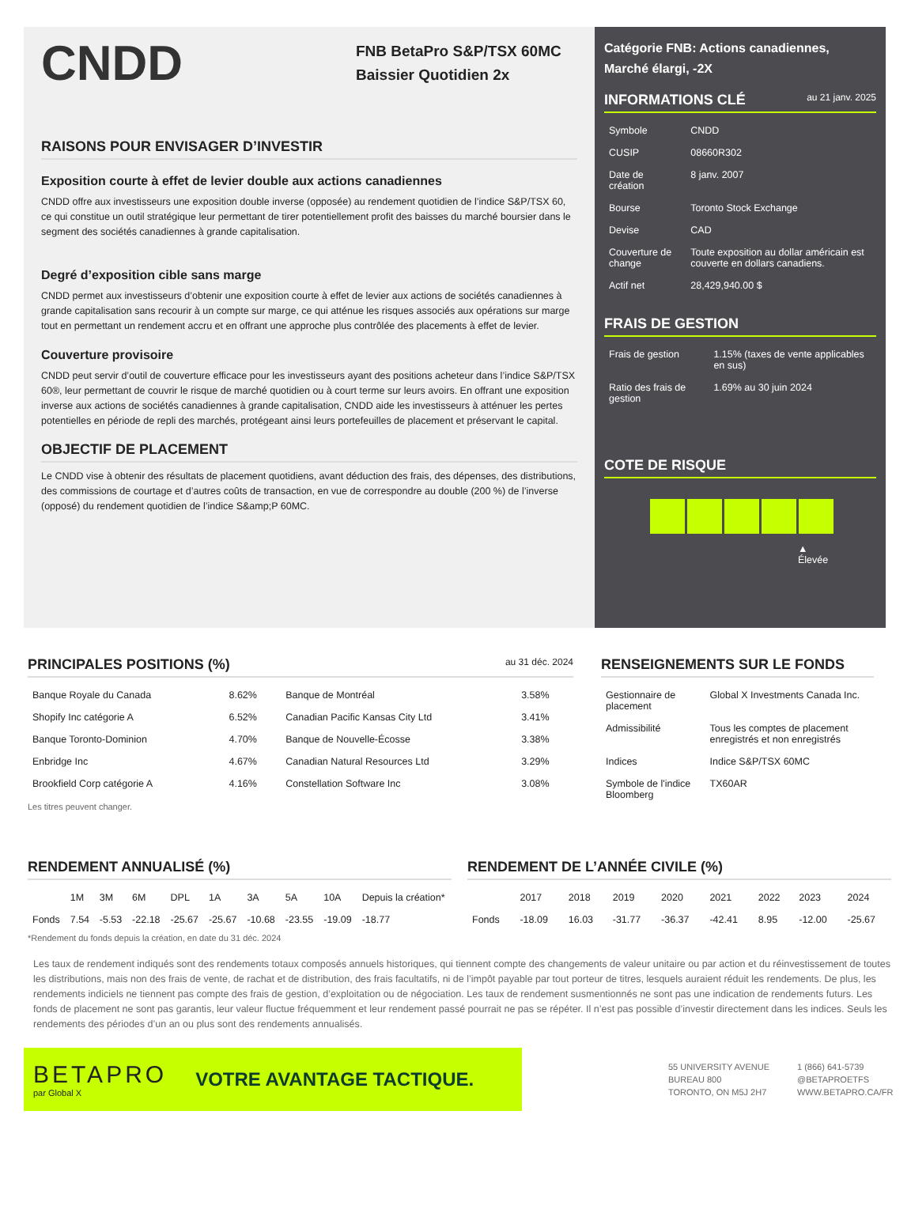CNDD
FNB BetaPro S&P/TSX 60MC Baissier Quotidien 2x
RAISONS POUR ENVISAGER D’INVESTIR
Exposition courte à effet de levier double aux actions canadiennes
CNDD offre aux investisseurs une exposition double inverse (opposée) au rendement quotidien de l’indice S&P/TSX 60, ce qui constitue un outil stratégique leur permettant de tirer potentiellement profit des baisses du marché boursier dans le segment des sociétés canadiennes à grande capitalisation.
Degré d’exposition cible sans marge
CNDD permet aux investisseurs d’obtenir une exposition courte à effet de levier aux actions de sociétés canadiennes à grande capitalisation sans recourir à un compte sur marge, ce qui atténue les risques associés aux opérations sur marge tout en permettant un rendement accru et en offrant une approche plus contrôlée des placements à effet de levier.
Couverture provisoire
CNDD peut servir d’outil de couverture efficace pour les investisseurs ayant des positions acheteur dans l’indice S&P/TSX 60®, leur permettant de couvrir le risque de marché quotidien ou à court terme sur leurs avoirs. En offrant une exposition inverse aux actions de sociétés canadiennes à grande capitalisation, CNDD aide les investisseurs à atténuer les pertes potentielles en période de repli des marchés, protégeant ainsi leurs portefeuilles de placement et préservant le capital.
OBJECTIF DE PLACEMENT
Le CNDD vise à obtenir des résultats de placement quotidiens, avant déduction des frais, des dépenses, des distributions, des commissions de courtage et d’autres coûts de transaction, en vue de correspondre au double (200 %) de l’inverse (opposé) du rendement quotidien de l’indice S&amp;P 60MC.
Catégorie FNB: Actions canadiennes, Marché élargi, -2X
INFORMATIONS CLÉ au 21 janv. 2025
| Symbole | CNDD |
| CUSIP | 08660R302 |
| Date de création | 8 janv. 2007 |
| Bourse | Toronto Stock Exchange |
| Devise | CAD |
| Couverture de change | Toute exposition au dollar américain est couverte en dollars canadiens. |
| Actif net | 28,429,940.00 $ |
FRAIS DE GESTION
| Frais de gestion | 1.15% (taxes de vente applicables en sus) |
| Ratio des frais de gestion | 1.69% au 30 juin 2024 |
COTE DE RISQUE
▲
Élevée
PRINCIPALES POSITIONS (%) au 31 déc. 2024
| Banque Royale du Canada | 8.62% | Banque de Montréal | 3.58% |
| Shopify Inc catégorie A | 6.52% | Canadian Pacific Kansas City Ltd | 3.41% |
| Banque Toronto-Dominion | 4.70% | Banque de Nouvelle-Écosse | 3.38% |
| Enbridge Inc | 4.67% | Canadian Natural Resources Ltd | 3.29% |
| Brookfield Corp catégorie A | 4.16% | Constellation Software Inc | 3.08% |
Les titres peuvent changer.
RENSEIGNEMENTS SUR LE FONDS
| Gestionnaire de placement | Global X Investments Canada Inc. |
| Admissibilité | Tous les comptes de placement enregistrés et non enregistrés |
| Indices | Indice S&P/TSX 60MC |
| Symbole de l'indice Bloomberg | TX60AR |
RENDEMENT ANNUALISÉ (%)
| | 1M | 3M | 6M | DPL | 1A | 3A | 5A | 10A | Depuis la création* |
| --- | --- | --- | --- | --- | --- | --- | --- | --- | --- |
| Fonds | 7.54 | -5.53 | -22.18 | -25.67 | -25.67 | -10.68 | -23.55 | -19.09 | -18.77 |
*Rendement du fonds depuis la création, en date du 31 déc. 2024
RENDEMENT DE L’ANNÉE CIVILE (%)
| | 2017 | 2018 | 2019 | 2020 | 2021 | 2022 | 2023 | 2024 |
| --- | --- | --- | --- | --- | --- | --- | --- | --- |
| Fonds | -18.09 | 16.03 | -31.77 | -36.37 | -42.41 | 8.95 | -12.00 | -25.67 |
Les taux de rendement indiqués sont des rendements totaux composés annuels historiques, qui tiennent compte des changements de valeur unitaire ou par action et du réinvestissement de toutes les distributions, mais non des frais de vente, de rachat et de distribution, des frais facultatifs, ni de l’impôt payable par tout porteur de titres, lesquels auraient réduit les rendements. De plus, les rendements indiciels ne tiennent pas compte des frais de gestion, d’exploitation ou de négociation. Les taux de rendement susmentionnés ne sont pas une indication de rendements futurs. Les fonds de placement ne sont pas garantis, leur valeur fluctue fréquemment et leur rendement passé pourrait ne pas se répéter. Il n’est pas possible d’investir directement dans les indices. Seuls les rendements des périodes d’un an ou plus sont des rendements annualisés.
BETAPRO
par Global X
VOTRE AVANTAGE TACTIQUE.
55 UNIVERSITY AVENUE
BUREAU 800
TORONTO, ON M5J 2H7
1 (866) 641-5739
@BETAPROETFS
WWW.BETAPRO.CA/FR